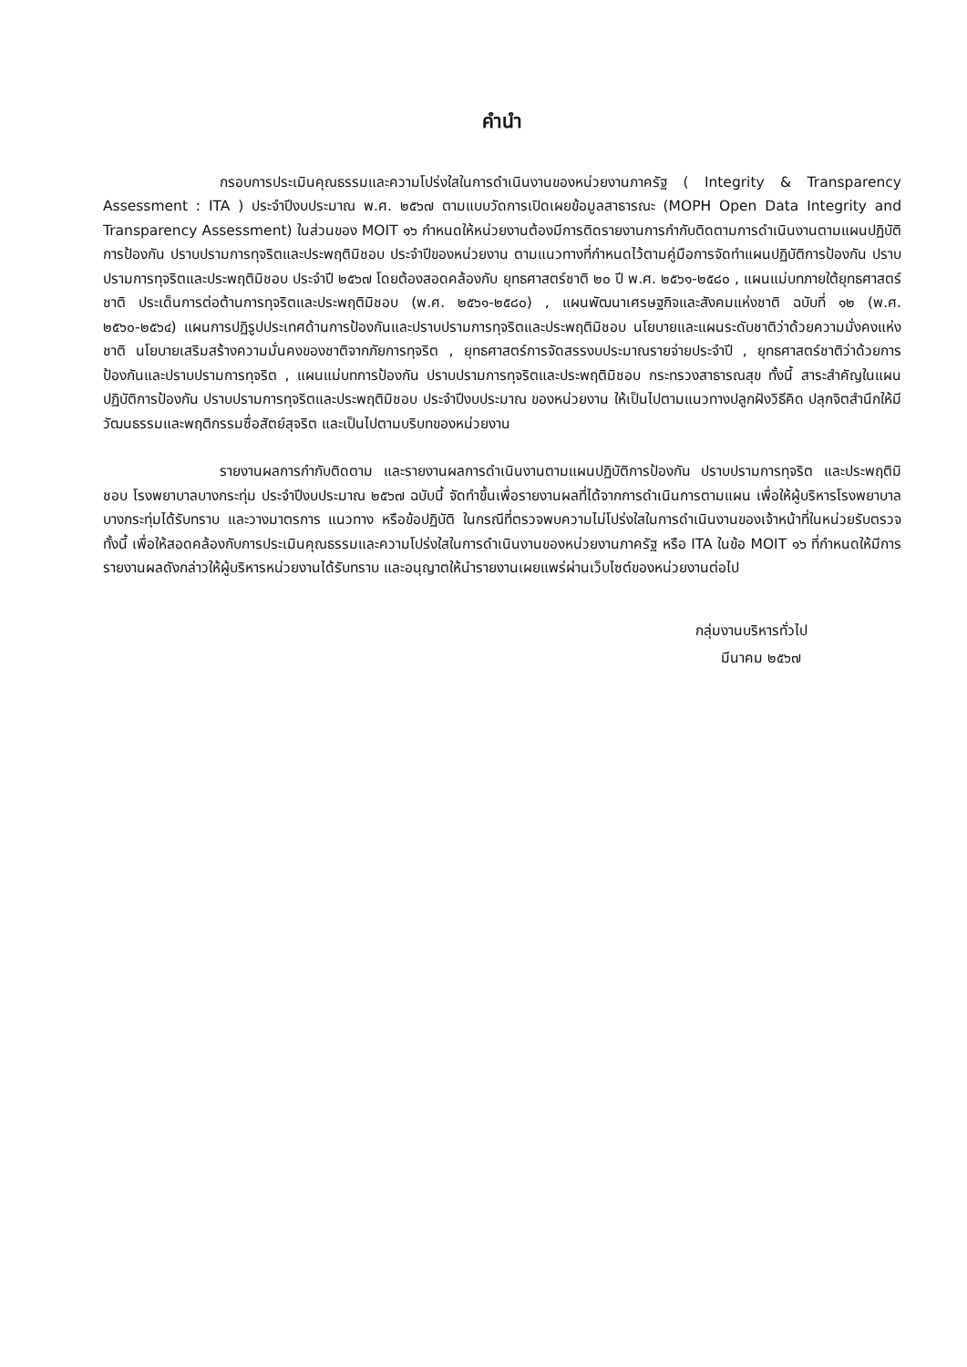คำนำ
กรอบการประเมินคุณธรรมและความโปร่งใสในการดำเนินงานของหน่วยงานภาครัฐ ( Integrity & Transparency Assessment : ITA ) ประจำปีงบประมาณ พ.ศ. ๒๕๖๗ ตามแบบวัดการเปิดเผยข้อมูลสาธารณะ (MOPH Open Data Integrity and Transparency Assessment) ในส่วนของ MOIT ๑๖ กำหนดให้หน่วยงานต้องมีการติดรายงานการกำกับติดตามการดำเนินงานตามแผนปฏิบัติการป้องกัน ปราบปรามการทุจริตและประพฤติมิชอบ ประจำปีของหน่วยงาน ตามแนวทางที่กำหนดไว้ตามคู่มือการจัดทำแผนปฏิบัติการป้องกัน ปราบปรามการทุจริตและประพฤติมิชอบ ประจำปี ๒๕๖๗ โดยต้องสอดคล้องกับ ยุทธศาสตร์ชาติ ๒๐ ปี พ.ศ. ๒๕๖๑-๒๕๘๐ , แผนแม่บทภายใต้ยุทธศาสตร์ชาติ ประเด็นการต่อต้านการทุจริตและประพฤติมิชอบ (พ.ศ. ๒๕๖๑-๒๕๘๐) , แผนพัฒนาเศรษฐกิจและสังคมแห่งชาติ ฉบับที่ ๑๒ (พ.ศ. ๒๕๖๐-๒๕๖๔) แผนการปฏิรูปประเทศด้านการป้องกันและปราบปรามการทุจริตและประพฤติมิชอบ นโยบายและแผนระดับชาติว่าด้วยความมั่งคงแห่งชาติ นโยบายเสริมสร้างความมั่นคงของชาติจากภัยการทุจริต , ยุทธศาสตร์การจัดสรรงบประมาณรายจ่ายประจำปี , ยุทธศาสตร์ชาติว่าด้วยการป้องกันและปราบปรามการทุจริต , แผนแม่บทการป้องกัน ปราบปรามการทุจริตและประพฤติมิชอบ กระทรวงสาธารณสุข ทั้งนี้ สาระสำคัญในแผนปฏิบัติการป้องกัน ปราบปรามการทุจริตและประพฤติมิชอบ ประจำปีงบประมาณ ของหน่วยงาน ให้เป็นไปตามแนวทางปลูกฝังวิธีคิด ปลุกจิตสำนึกให้มีวัฒนธรรมและพฤติกรรมซื่อสัตย์สุจริต และเป็นไปตามบริบทของหน่วยงาน
รายงานผลการกำกับติดตาม และรายงานผลการดำเนินงานตามแผนปฏิบัติการป้องกัน ปราบปรามการทุจริต และประพฤติมิชอบ โรงพยาบาลบางกระทุ่ม ประจำปีงบประมาณ ๒๕๖๗ ฉบับนี้ จัดทำขึ้นเพื่อรายงานผลที่ได้จากการดำเนินการตามแผน เพื่อให้ผู้บริหารโรงพยาบาลบางกระทุ่มได้รับทราบ และวางมาตรการ แนวทาง หรือข้อปฏิบัติ ในกรณีที่ตรวจพบความไม่โปร่งใสในการดำเนินงานของเจ้าหน้าที่ในหน่วยรับตรวจ ทั้งนี้ เพื่อให้สอดคล้องกับการประเมินคุณธรรมและความโปร่งใสในการดำเนินงานของหน่วยงานภาครัฐ หรือ ITA ในข้อ MOIT ๑๖ ที่กำหนดให้มีการรายงานผลดังกล่าวให้ผู้บริหารหน่วยงานได้รับทราบ และอนุญาตให้นำรายงานเผยแพร่ผ่านเว็บไซต์ของหน่วยงานต่อไป
กลุ่มงานบริหารทั่วไป
มีนาคม ๒๕๖๗